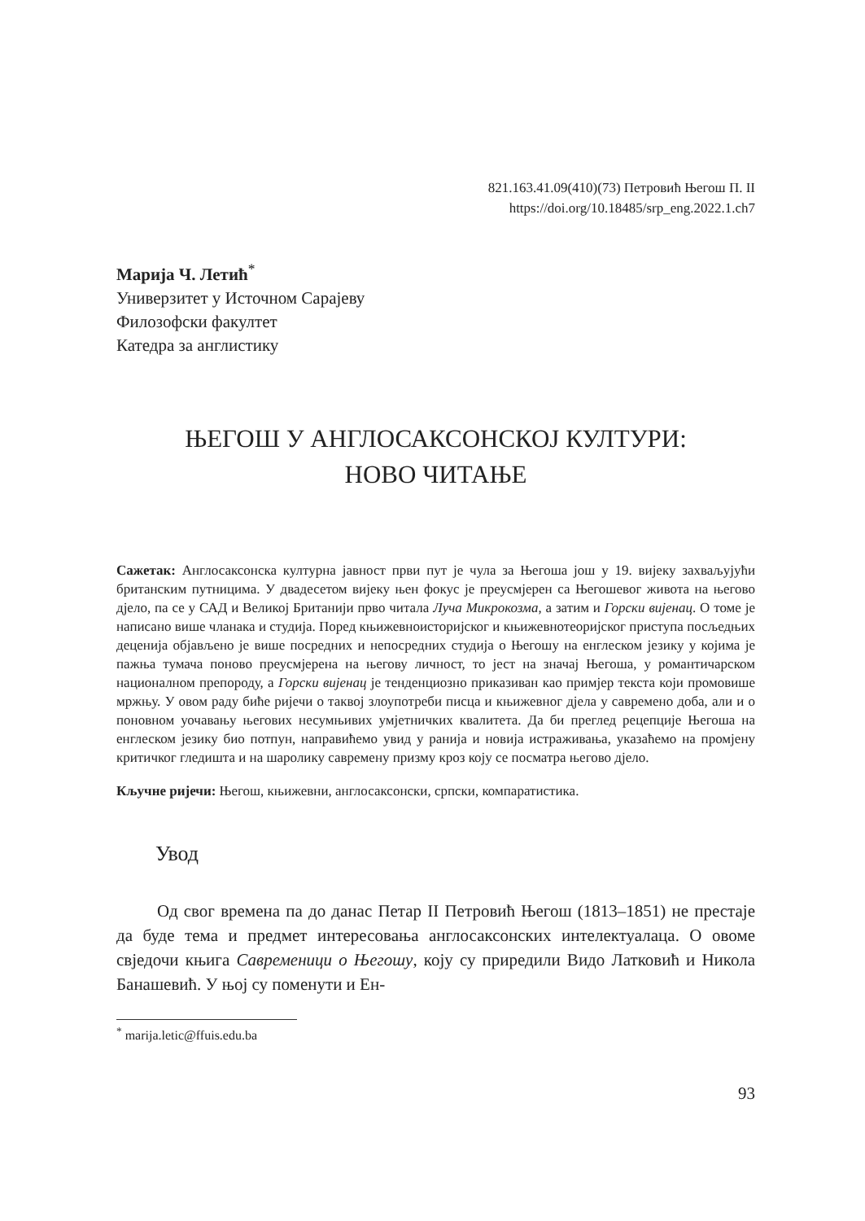821.163.41.09(410)(73) Петровић Његош П. II
https://doi.org/10.18485/srp_eng.2022.1.ch7
Марија Ч. Летић<sup>*</sup>
Универзитет у Источном Сарајеву
Филозофски факултет
Катедра за англистику
ЊЕГОШ У АНГЛОСАКСОНСКОЈ КУЛТУРИ:
НОВО ЧИТАЊЕ
Сажетак: Англосаксонска културна јавност први пут је чула за Његоша још у 19. вијеку захваљујући британским путницима. У двадесетом вијеку њен фокус је преусмјерен са Његошевог живота на његово дјело, па се у САД и Великој Британији прво читала Луча Микрокозма, а затим и Горски вијенац. О томе је написано више чланака и студија. Поред књижевноисторијског и књижевнотеоријског приступа посљедњих деценија објављено је више посредних и непосредних студија о Његошу на енглеском језику у којима је пажња тумача поново преусмјерена на његову личност, то јест на значај Његоша, у романтичарском националном препороду, а Горски вијенац је тенденциозно приказиван као примјер текста који промовише мржњу. У овом раду биће ријечи о таквој злоупотреби писца и књижевног дјела у савремено доба, али и о поновном уочавању његових несумњивих умјетничких квалитета. Да би преглед рецепције Његоша на енглеском језику био потпун, направићемо увид у ранија и новија истраживања, указаћемо на промјену критичког гледишта и на шаролику савремену призму кроз коју се посматра његово дјело.
Кључне ријечи: Његош, књижевни, англосаксонски, српски, компаратистика.
Увод
Од свог времена па до данас Петар II Петровић Његош (1813–1851) не престаје да буде тема и предмет интересовања англосаксонских интелектуалаца. О овоме свједочи књига Савременици о Његошу, коју су приредили Видо Латковић и Никола Банашевић. У њој су поменути и Ен-
<sup>*</sup> marija.letic@ffuis.edu.ba
93